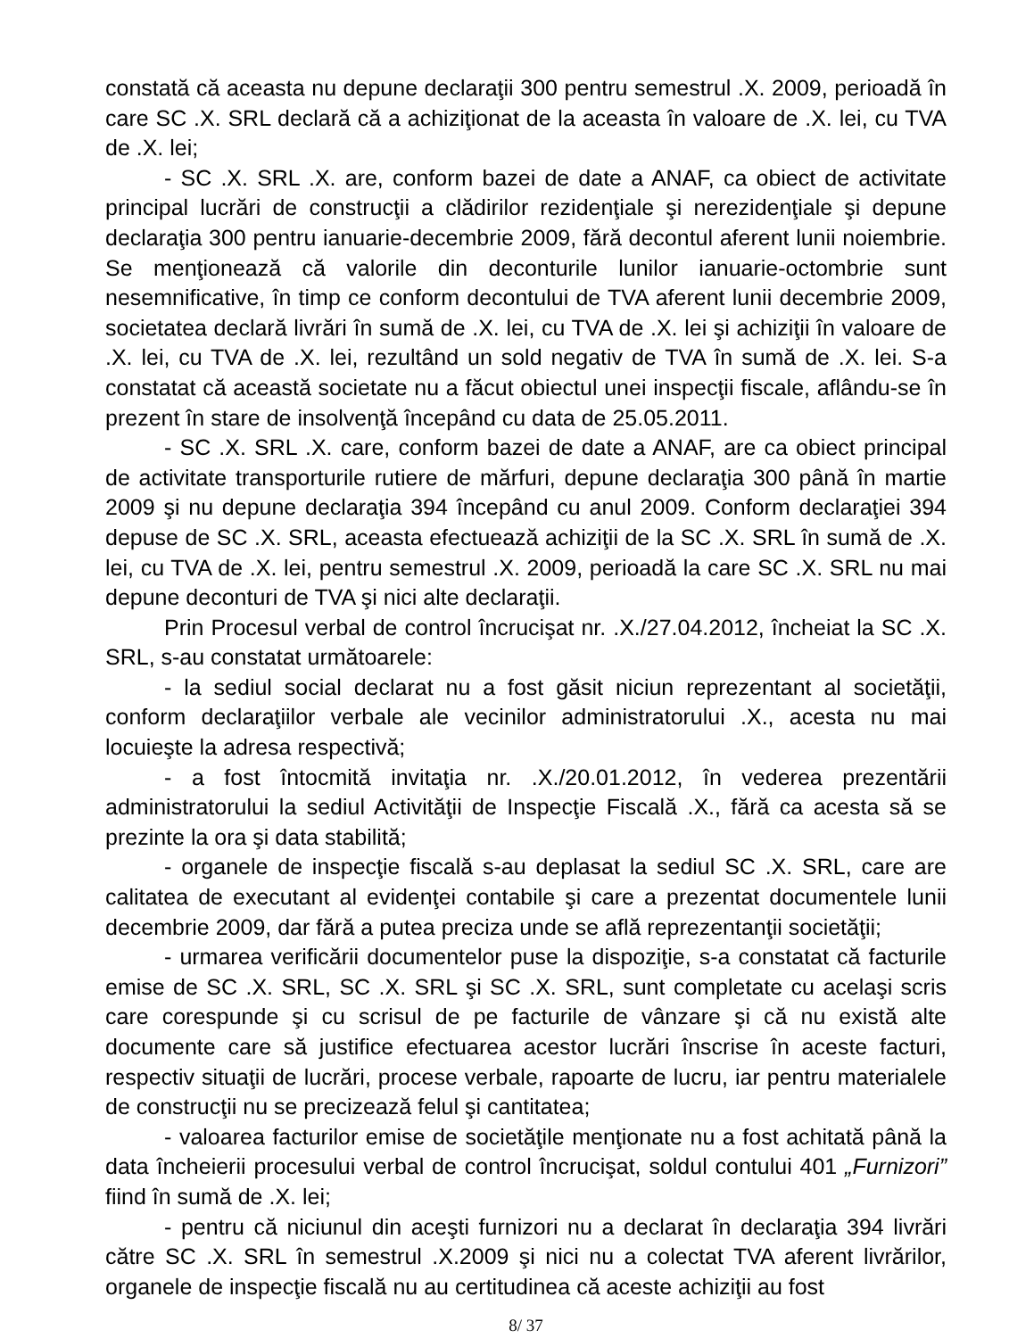constată că aceasta nu depune declaraţii 300 pentru semestrul .X. 2009, perioadă în care SC .X. SRL declară că a achiziţionat de la aceasta în valoare de .X. lei, cu TVA de .X. lei;
- SC .X. SRL .X. are, conform bazei de date a ANAF, ca obiect de activitate principal lucrări de construcţii a clădirilor rezidenţiale şi nerezidenţiale şi depune declaraţia 300 pentru ianuarie-decembrie 2009, fără decontul aferent lunii noiembrie. Se menţionează că valorile din deconturile lunilor ianuarie-octombrie sunt nesemnificative, în timp ce conform decontului de TVA aferent lunii decembrie 2009, societatea declară livrări în sumă de .X. lei, cu TVA de .X. lei şi achiziţii în valoare de .X. lei, cu TVA de .X. lei, rezultând un sold negativ de TVA în sumă de .X. lei. S-a constatat că această societate nu a făcut obiectul unei inspecţii fiscale, aflându-se în prezent în stare de insolvenţă începând cu data de 25.05.2011.
- SC .X. SRL .X. care, conform bazei de date a ANAF, are ca obiect principal de activitate transporturile rutiere de mărfuri, depune declaraţia 300 până în martie 2009 şi nu depune declaraţia 394 începând cu anul 2009. Conform declaraţiei 394 depuse de SC .X. SRL, aceasta efectuează achiziţii de la SC .X. SRL în sumă de .X. lei, cu TVA de .X. lei, pentru semestrul .X. 2009, perioadă la care SC .X. SRL nu mai depune deconturi de TVA şi nici alte declaraţii.
Prin Procesul verbal de control încrucişat nr. .X./27.04.2012, încheiat la SC .X. SRL, s-au constatat următoarele:
- la sediul social declarat nu a fost găsit niciun reprezentant al societăţii, conform declaraţiilor verbale ale vecinilor administratorului .X., acesta nu mai locuieşte la adresa respectivă;
- a fost întocmită invitaţia nr. .X./20.01.2012, în vederea prezentării administratorului la sediul Activităţii de Inspecţie Fiscală .X., fără ca acesta să se prezinte la ora şi data stabilită;
- organele de inspecţie fiscală s-au deplasat la sediul SC .X. SRL, care are calitatea de executant al evidenţei contabile şi care a prezentat documentele lunii decembrie 2009, dar fără a putea preciza unde se află reprezentanţii societăţii;
- urmarea verificării documentelor puse la dispoziţie, s-a constatat că facturile emise de SC .X. SRL, SC .X. SRL şi SC .X. SRL, sunt completate cu acelaşi scris care corespunde şi cu scrisul de pe facturile de vânzare şi că nu există alte documente care să justifice efectuarea acestor lucrări înscrise în aceste facturi, respectiv situaţii de lucrări, procese verbale, rapoarte de lucru, iar pentru materialele de construcţii nu se precizează felul şi cantitatea;
- valoarea facturilor emise de societăţile menţionate nu a fost achitată până la data încheierii procesului verbal de control încrucişat, soldul contului 401 „Furnizori” fiind în sumă de .X. lei;
- pentru că niciunul din aceşti furnizori nu a declarat în declaraţia 394 livrări către SC .X. SRL în semestrul .X.2009 şi nici nu a colectat TVA aferent livrărilor, organele de inspecţie fiscală nu au certitudinea că aceste achiziţii au fost
8/ 37